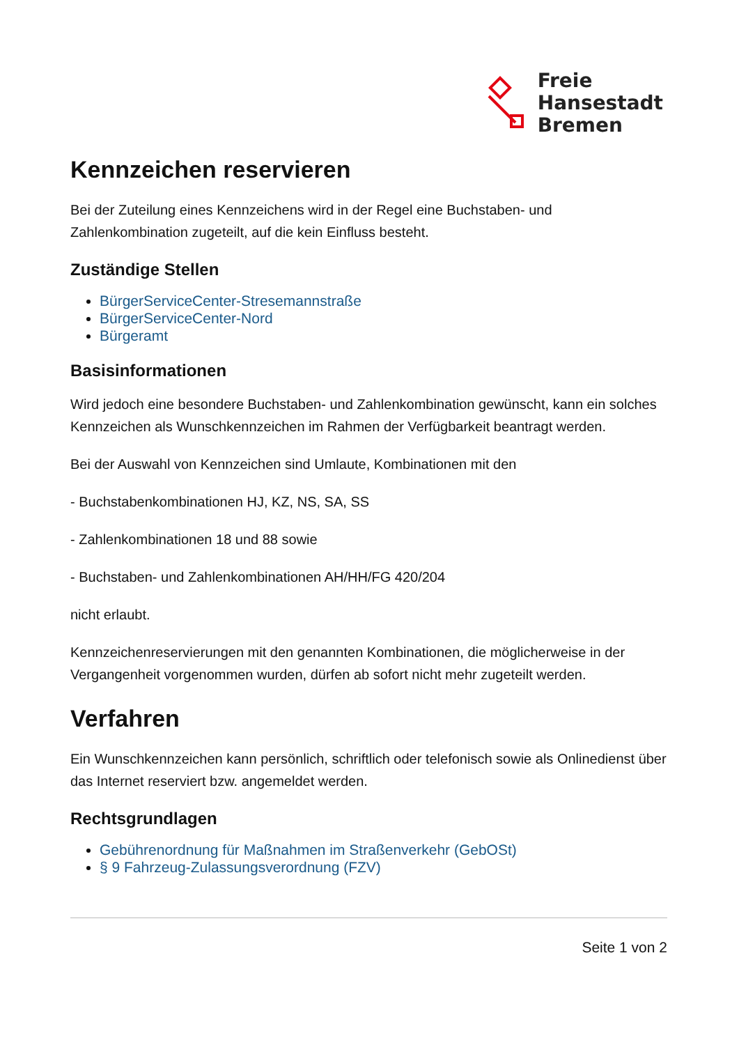Freie
Hansestadt
Bremen
Kennzeichen reservieren
Bei der Zuteilung eines Kennzeichens wird in der Regel eine Buchstaben- und Zahlenkombination zugeteilt, auf die kein Einfluss besteht.
Zuständige Stellen
BürgerServiceCenter-Stresemannstraße
BürgerServiceCenter-Nord
Bürgeramt
Basisinformationen
Wird jedoch eine besondere Buchstaben- und Zahlenkombination gewünscht, kann ein solches Kennzeichen als Wunschkennzeichen im Rahmen der Verfügbarkeit beantragt werden.
Bei der Auswahl von Kennzeichen sind Umlaute, Kombinationen mit den
- Buchstabenkombinationen HJ, KZ, NS, SA, SS
- Zahlenkombinationen 18 und 88 sowie
- Buchstaben- und Zahlenkombinationen AH/HH/FG 420/204
nicht erlaubt.
Kennzeichenreservierungen mit den genannten Kombinationen, die möglicherweise in der Vergangenheit vorgenommen wurden, dürfen ab sofort nicht mehr zugeteilt werden.
Verfahren
Ein Wunschkennzeichen kann persönlich, schriftlich oder telefonisch sowie als Onlinedienst über das Internet reserviert bzw. angemeldet werden.
Rechtsgrundlagen
Gebührenordnung für Maßnahmen im Straßenverkehr (GebOSt)
§ 9 Fahrzeug-Zulassungsverordnung (FZV)
Seite 1 von 2